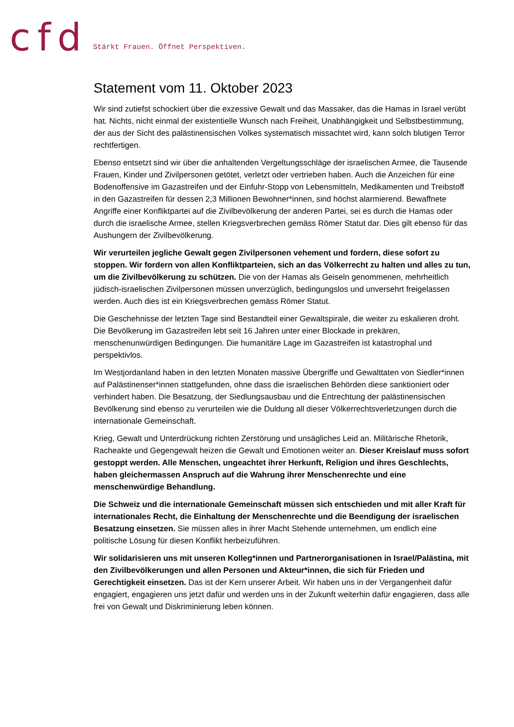cfd Stärkt Frauen. Öffnet Perspektiven.
Statement vom 11. Oktober 2023
Wir sind zutiefst schockiert über die exzessive Gewalt und das Massaker, das die Hamas in Israel verübt hat. Nichts, nicht einmal der existentielle Wunsch nach Freiheit, Unabhängigkeit und Selbstbestimmung, der aus der Sicht des palästinensischen Volkes systematisch missachtet wird, kann solch blutigen Terror rechtfertigen.
Ebenso entsetzt sind wir über die anhaltenden Vergeltungsschläge der israelischen Armee, die Tausende Frauen, Kinder und Zivilpersonen getötet, verletzt oder vertrieben haben. Auch die Anzeichen für eine Bodenoffensive im Gazastreifen und der Einfuhr-Stopp von Lebensmitteln, Medikamenten und Treibstoff in den Gazastreifen für dessen 2,3 Millionen Bewohner*innen, sind höchst alarmierend. Bewaffnete Angriffe einer Konfliktpartei auf die Zivilbevölkerung der anderen Partei, sei es durch die Hamas oder durch die israelische Armee, stellen Kriegsverbrechen gemäss Römer Statut dar. Dies gilt ebenso für das Aushungern der Zivilbevölkerung.
Wir verurteilen jegliche Gewalt gegen Zivilpersonen vehement und fordern, diese sofort zu stoppen. Wir fordern von allen Konfliktparteien, sich an das Völkerrecht zu halten und alles zu tun, um die Zivilbevölkerung zu schützen. Die von der Hamas als Geiseln genommenen, mehrheitlich jüdisch-israelischen Zivilpersonen müssen unverzüglich, bedingungslos und unversehrt freigelassen werden. Auch dies ist ein Kriegsverbrechen gemäss Römer Statut.
Die Geschehnisse der letzten Tage sind Bestandteil einer Gewaltspirale, die weiter zu eskalieren droht. Die Bevölkerung im Gazastreifen lebt seit 16 Jahren unter einer Blockade in prekären, menschenunwürdigen Bedingungen. Die humanitäre Lage im Gazastreifen ist katastrophal und perspektivlos.
Im Westjordanland haben in den letzten Monaten massive Übergriffe und Gewalttaten von Siedler*innen auf Palästinenser*innen stattgefunden, ohne dass die israelischen Behörden diese sanktioniert oder verhindert haben. Die Besatzung, der Siedlungsausbau und die Entrechtung der palästinensischen Bevölkerung sind ebenso zu verurteilen wie die Duldung all dieser Völkerrechtsverletzungen durch die internationale Gemeinschaft.
Krieg, Gewalt und Unterdrückung richten Zerstörung und unsägliches Leid an. Militärische Rhetorik, Racheakte und Gegengewalt heizen die Gewalt und Emotionen weiter an. Dieser Kreislauf muss sofort gestoppt werden. Alle Menschen, ungeachtet ihrer Herkunft, Religion und ihres Geschlechts, haben gleichermassen Anspruch auf die Wahrung ihrer Menschenrechte und eine menschenwürdige Behandlung.
Die Schweiz und die internationale Gemeinschaft müssen sich entschieden und mit aller Kraft für internationales Recht, die Einhaltung der Menschenrechte und die Beendigung der israelischen Besatzung einsetzen. Sie müssen alles in ihrer Macht Stehende unternehmen, um endlich eine politische Lösung für diesen Konflikt herbeizuführen.
Wir solidarisieren uns mit unseren Kolleg*innen und Partnerorganisationen in Israel/Palästina, mit den Zivilbevölkerungen und allen Personen und Akteur*innen, die sich für Frieden und Gerechtigkeit einsetzen. Das ist der Kern unserer Arbeit. Wir haben uns in der Vergangenheit dafür engagiert, engagieren uns jetzt dafür und werden uns in der Zukunft weiterhin dafür engagieren, dass alle frei von Gewalt und Diskriminierung leben können.